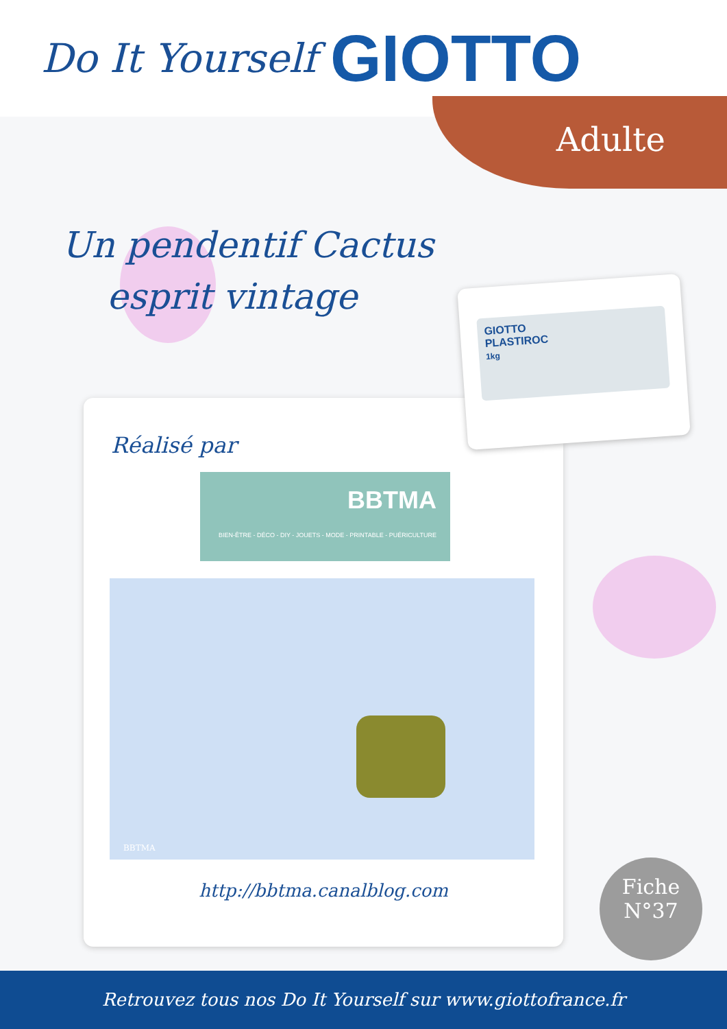Do It Yourself GIOTTO
Adulte
Un pendentif Cactus
esprit vintage
Réalisé par
BBTMA
BIEN-ÊTRE - DÉCO - DIY - JOUETS - MODE - PRINTABLE - PUÉRICULTURE
BBTMA
http://bbtma.canalblog.com
GIOTTO
PLASTIROC
1kg
Fiche
N°37
Retrouvez tous nos Do It Yourself sur www.giottofrance.fr